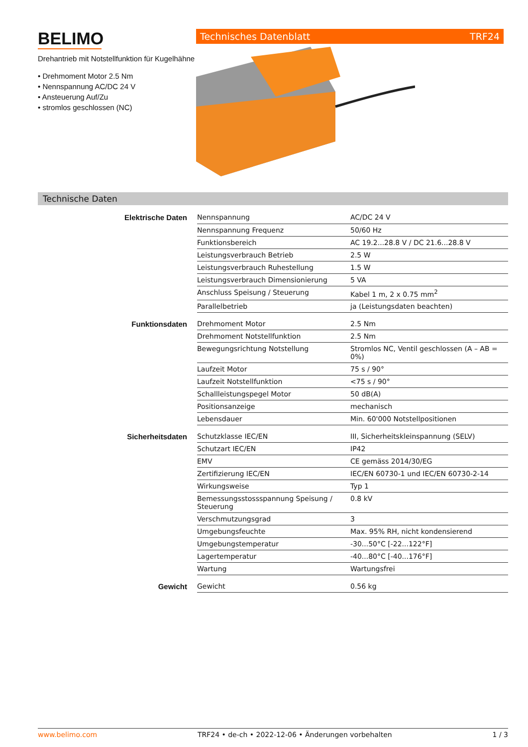BELIMO
Drehantrieb mit Notstellfunktion für Kugelhähne
• Drehmoment Motor 2.5 Nm
• Nennspannung AC/DC 24 V
• Ansteuerung Auf/Zu
• stromlos geschlossen (NC)
Technisches Datenblatt TRF24
Technische Daten
| Elektrische Daten | Nennspannung | AC/DC 24 V |
| | Nennspannung Frequenz | 50/60 Hz |
| | Funktionsbereich | AC 19.2...28.8 V / DC 21.6...28.8 V |
| | Leistungsverbrauch Betrieb | 2.5 W |
| | Leistungsverbrauch Ruhestellung | 1.5 W |
| | Leistungsverbrauch Dimensionierung | 5 VA |
| | Anschluss Speisung / Steuerung | Kabel 1 m, 2 x 0.75 mm<sup>2</sup> |
| | Parallelbetrieb | ja (Leistungsdaten beachten) |
| Funktionsdaten | Drehmoment Motor | 2.5 Nm |
| | Drehmoment Notstellfunktion | 2.5 Nm |
| | Bewegungsrichtung Notstellung | Stromlos NC, Ventil geschlossen (A – AB = 0%) |
| | Laufzeit Motor | 75 s / 90° |
| | Laufzeit Notstellfunktion | <75 s / 90° |
| | Schallleistungspegel Motor | 50 dB(A) |
| | Positionsanzeige | mechanisch |
| | Lebensdauer | Min. 60'000 Notstellpositionen |
| Sicherheitsdaten | Schutzklasse IEC/EN | III, Sicherheitskleinspannung (SELV) |
| | Schutzart IEC/EN | IP42 |
| | EMV | CE gemäss 2014/30/EG |
| | Zertifizierung IEC/EN | IEC/EN 60730-1 und IEC/EN 60730-2-14 |
| | Wirkungsweise | Typ 1 |
| | Bemessungsstossspannung Speisung / Steuerung | 0.8 kV |
| | Verschmutzungsgrad | 3 |
| | Umgebungsfeuchte | Max. 95% RH, nicht kondensierend |
| | Umgebungstemperatur | -30...50°C [-22...122°F] |
| | Lagertemperatur | -40...80°C [-40...176°F] |
| | Wartung | Wartungsfrei |
| Gewicht | Gewicht | 0.56 kg |
www.belimo.com TRF24 • de-ch • 2022-12-06 • Änderungen vorbehalten 1 / 3